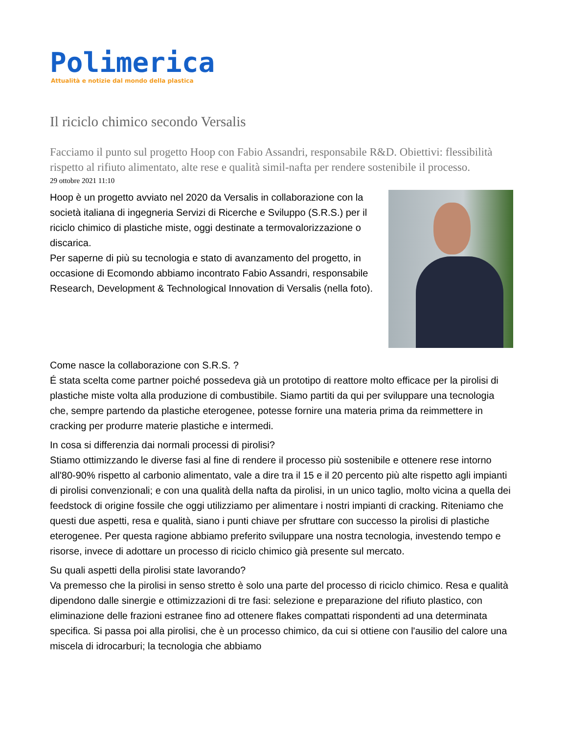Polimerica
Attualità e notizie dal mondo della plastica
Il riciclo chimico secondo Versalis
Facciamo il punto sul progetto Hoop con Fabio Assandri, responsabile R&D. Obiettivi: flessibilità rispetto al rifiuto alimentato, alte rese e qualità simil-nafta per rendere sostenibile il processo.
29 ottobre 2021 11:10
Hoop è un progetto avviato nel 2020 da Versalis in collaborazione con la società italiana di ingegneria Servizi di Ricerche e Sviluppo (S.R.S.) per il riciclo chimico di plastiche miste, oggi destinate a termovalorizzazione o discarica.
Per saperne di più su tecnologia e stato di avanzamento del progetto, in occasione di Ecomondo abbiamo incontrato Fabio Assandri, responsabile Research, Development & Technological Innovation di Versalis (nella foto).
Come nasce la collaborazione con S.R.S. ?
É stata scelta come partner poiché possedeva già un prototipo di reattore molto efficace per la pirolisi di plastiche miste volta alla produzione di combustibile. Siamo partiti da qui per sviluppare una tecnologia che, sempre partendo da plastiche eterogenee, potesse fornire una materia prima da reimmettere in cracking per produrre materie plastiche e intermedi.
In cosa si differenzia dai normali processi di pirolisi?
Stiamo ottimizzando le diverse fasi al fine di rendere il processo più sostenibile e ottenere rese intorno all'80-90% rispetto al carbonio alimentato, vale a dire tra il 15 e il 20 percento più alte rispetto agli impianti di pirolisi convenzionali; e con una qualità della nafta da pirolisi, in un unico taglio, molto vicina a quella dei feedstock di origine fossile che oggi utilizziamo per alimentare i nostri impianti di cracking. Riteniamo che questi due aspetti, resa e qualità, siano i punti chiave per sfruttare con successo la pirolisi di plastiche eterogenee. Per questa ragione abbiamo preferito sviluppare una nostra tecnologia, investendo tempo e risorse, invece di adottare un processo di riciclo chimico già presente sul mercato.
Su quali aspetti della pirolisi state lavorando?
Va premesso che la pirolisi in senso stretto è solo una parte del processo di riciclo chimico. Resa e qualità dipendono dalle sinergie e ottimizzazioni di tre fasi: selezione e preparazione del rifiuto plastico, con eliminazione delle frazioni estranee fino ad ottenere flakes compattati rispondenti ad una determinata specifica. Si passa poi alla pirolisi, che è un processo chimico, da cui si ottiene con l'ausilio del calore una miscela di idrocarburi; la tecnologia che abbiamo